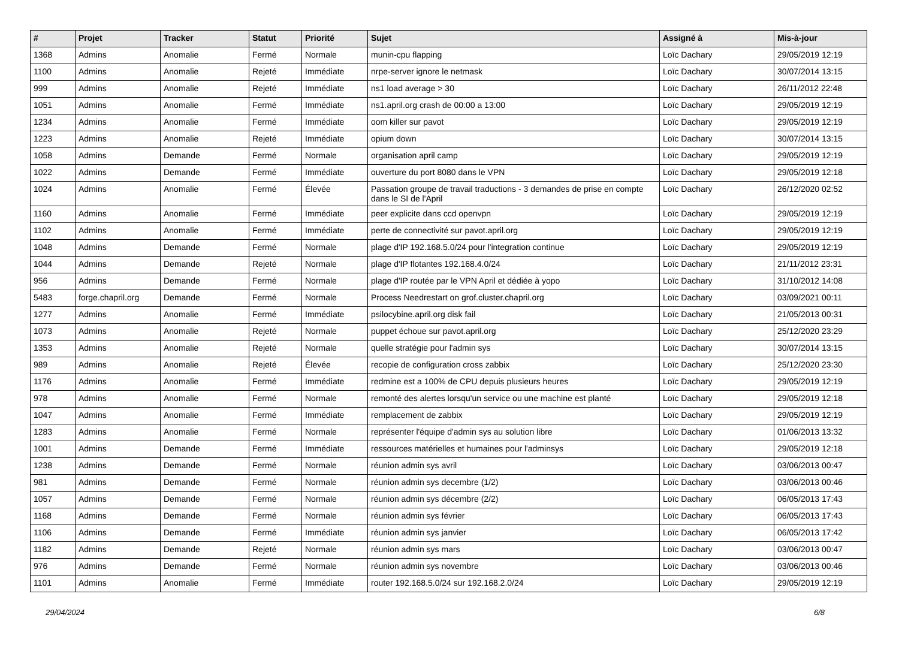| # | Projet | Tracker | Statut | Priorité | Sujet | Assigné à | Mis-à-jour |
| --- | --- | --- | --- | --- | --- | --- | --- |
| 1368 | Admins | Anomalie | Fermé | Normale | munin-cpu flapping | Loïc Dachary | 29/05/2019 12:19 |
| 1100 | Admins | Anomalie | Rejeté | Immédiate | nrpe-server ignore le netmask | Loïc Dachary | 30/07/2014 13:15 |
| 999 | Admins | Anomalie | Rejeté | Immédiate | ns1 load average > 30 | Loïc Dachary | 26/11/2012 22:48 |
| 1051 | Admins | Anomalie | Fermé | Immédiate | ns1.april.org crash de 00:00 a 13:00 | Loïc Dachary | 29/05/2019 12:19 |
| 1234 | Admins | Anomalie | Fermé | Immédiate | oom killer sur pavot | Loïc Dachary | 29/05/2019 12:19 |
| 1223 | Admins | Anomalie | Rejeté | Immédiate | opium down | Loïc Dachary | 30/07/2014 13:15 |
| 1058 | Admins | Demande | Fermé | Normale | organisation april camp | Loïc Dachary | 29/05/2019 12:19 |
| 1022 | Admins | Demande | Fermé | Immédiate | ouverture du port 8080 dans le VPN | Loïc Dachary | 29/05/2019 12:18 |
| 1024 | Admins | Anomalie | Fermé | Élevée | Passation groupe de travail traductions - 3 demandes de prise en compte dans le SI de l'April | Loïc Dachary | 26/12/2020 02:52 |
| 1160 | Admins | Anomalie | Fermé | Immédiate | peer explicite dans ccd openvpn | Loïc Dachary | 29/05/2019 12:19 |
| 1102 | Admins | Anomalie | Fermé | Immédiate | perte de connectivité sur pavot.april.org | Loïc Dachary | 29/05/2019 12:19 |
| 1048 | Admins | Demande | Fermé | Normale | plage d'IP 192.168.5.0/24 pour l'integration continue | Loïc Dachary | 29/05/2019 12:19 |
| 1044 | Admins | Demande | Rejeté | Normale | plage d'IP flotantes 192.168.4.0/24 | Loïc Dachary | 21/11/2012 23:31 |
| 956 | Admins | Demande | Fermé | Normale | plage d'IP routée par le VPN April et dédiée à yopo | Loïc Dachary | 31/10/2012 14:08 |
| 5483 | forge.chapril.org | Demande | Fermé | Normale | Process Needrestart on grof.cluster.chapril.org | Loïc Dachary | 03/09/2021 00:11 |
| 1277 | Admins | Anomalie | Fermé | Immédiate | psilocybine.april.org disk fail | Loïc Dachary | 21/05/2013 00:31 |
| 1073 | Admins | Anomalie | Rejeté | Normale | puppet échoue sur pavot.april.org | Loïc Dachary | 25/12/2020 23:29 |
| 1353 | Admins | Anomalie | Rejeté | Normale | quelle stratégie pour l'admin sys | Loïc Dachary | 30/07/2014 13:15 |
| 989 | Admins | Anomalie | Rejeté | Élevée | recopie de configuration cross zabbix | Loïc Dachary | 25/12/2020 23:30 |
| 1176 | Admins | Anomalie | Fermé | Immédiate | redmine est a 100% de CPU depuis plusieurs heures | Loïc Dachary | 29/05/2019 12:19 |
| 978 | Admins | Anomalie | Fermé | Normale | remonté des alertes lorsqu'un service ou une machine est planté | Loïc Dachary | 29/05/2019 12:18 |
| 1047 | Admins | Anomalie | Fermé | Immédiate | remplacement de zabbix | Loïc Dachary | 29/05/2019 12:19 |
| 1283 | Admins | Anomalie | Fermé | Normale | représenter l'équipe d'admin sys au solution libre | Loïc Dachary | 01/06/2013 13:32 |
| 1001 | Admins | Demande | Fermé | Immédiate | ressources matérielles et humaines pour l'adminsys | Loïc Dachary | 29/05/2019 12:18 |
| 1238 | Admins | Demande | Fermé | Normale | réunion admin sys avril | Loïc Dachary | 03/06/2013 00:47 |
| 981 | Admins | Demande | Fermé | Normale | réunion admin sys decembre (1/2) | Loïc Dachary | 03/06/2013 00:46 |
| 1057 | Admins | Demande | Fermé | Normale | réunion admin sys décembre (2/2) | Loïc Dachary | 06/05/2013 17:43 |
| 1168 | Admins | Demande | Fermé | Normale | réunion admin sys février | Loïc Dachary | 06/05/2013 17:43 |
| 1106 | Admins | Demande | Fermé | Immédiate | réunion admin sys janvier | Loïc Dachary | 06/05/2013 17:42 |
| 1182 | Admins | Demande | Rejeté | Normale | réunion admin sys mars | Loïc Dachary | 03/06/2013 00:47 |
| 976 | Admins | Demande | Fermé | Normale | réunion admin sys novembre | Loïc Dachary | 03/06/2013 00:46 |
| 1101 | Admins | Anomalie | Fermé | Immédiate | router 192.168.5.0/24 sur 192.168.2.0/24 | Loïc Dachary | 29/05/2019 12:19 |
29/04/2024 6/8